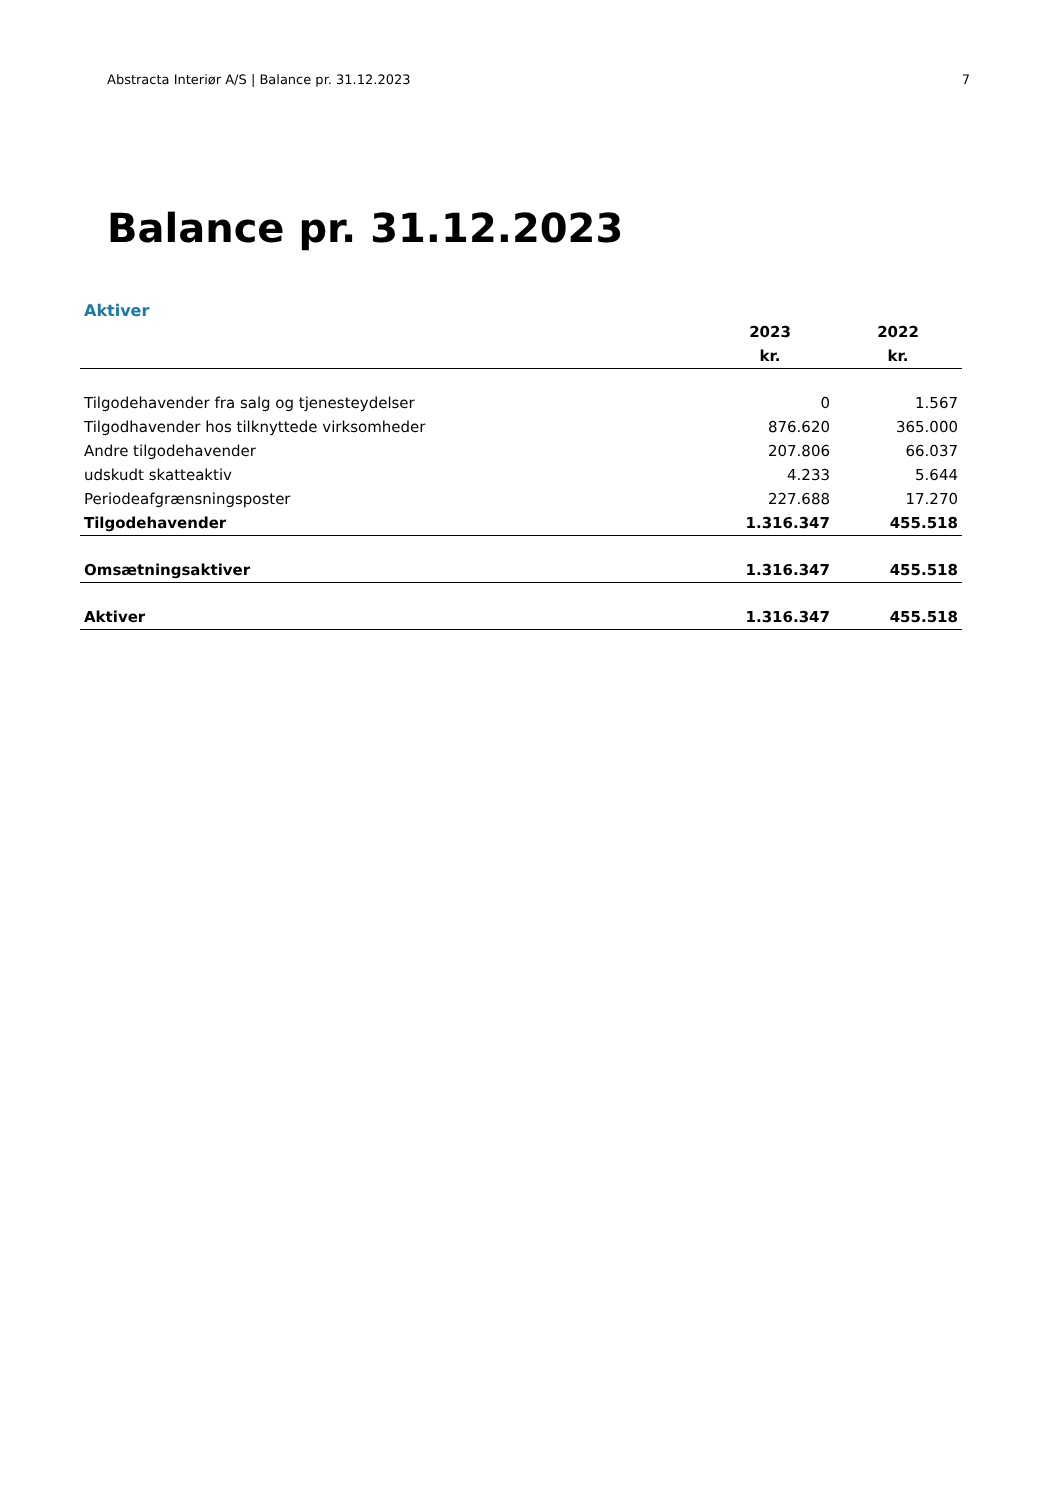Abstracta Interiør A/S | Balance pr. 31.12.2023 7
Balance pr. 31.12.2023
Aktiver
| | 2023 | 2022 |
| --- | --- | --- |
| | kr. | kr. |
| Tilgodehavender fra salg og tjenesteydelser | 0 | 1.567 |
| Tilgodhavender hos tilknyttede virksomheder | 876.620 | 365.000 |
| Andre tilgodehavender | 207.806 | 66.037 |
| udskudt skatteaktiv | 4.233 | 5.644 |
| Periodeafgrænsningsposter | 227.688 | 17.270 |
| Tilgodehavender | 1.316.347 | 455.518 |
| Omsætningsaktiver | 1.316.347 | 455.518 |
| Aktiver | 1.316.347 | 455.518 |